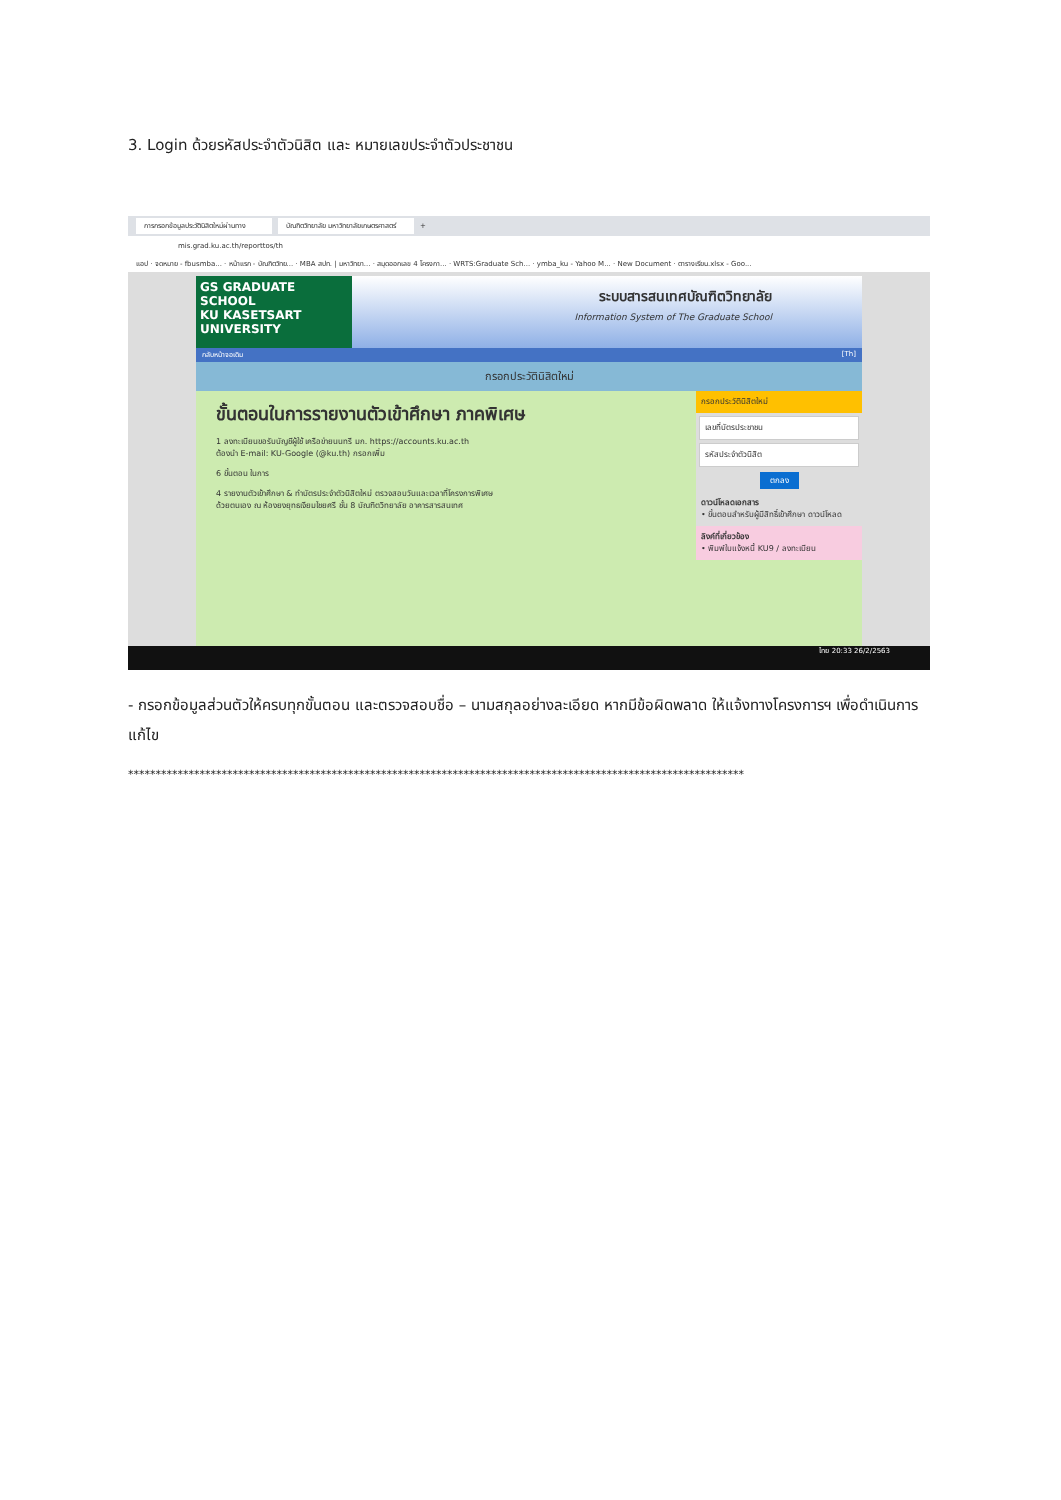3. Login ด้วยรหัสประจำตัวนิสิต และ หมายเลขประจำตัวประชาชน
การกรอกข้อมูลประวัตินิสิตใหม่ผ่านทาง บัณฑิตวิทยาลัย มหาวิทยาลัยเกษตรศาสตร์ +
mis.grad.ku.ac.th/reporttos/th
แอป · จดหมาย - fbusmba... · หน้าแรก - บัณฑิตวิทย... · MBA สปท. | มหาวิทยา... · สมุดออกเลข 4 โครงกา... · WRTS:Graduate Sch... · ymba_ku - Yahoo M... · New Document · ตารางเรียน.xlsx - Goo...
GS GRADUATE SCHOOL
KU KASETSART UNIVERSITY
ระบบสารสนเทศบัณฑิตวิทยาลัย
Information System of The Graduate School
กลับหน้าจอเดิม [Th]
กรอกประวัตินิสิตใหม่
ขั้นตอนในการรายงานตัวเข้าศึกษา ภาคพิเศษ
1 ลงทะเบียนขอรับบัญชีผู้ใช้ เครือข่ายนนทรี มก. https://accounts.ku.ac.th
ต้องนำ E-mail: KU-Google (@ku.th) กรอกเพิ่ม
6 ขั้นตอน ในการ
4 รายงานตัวเข้าศึกษา & ทำบัตรประจำตัวนิสิตใหม่ ตรวจสอบวันและเวลาที่โครงการพิเศษ
ด้วยตนเอง ณ ห้องยงยุทธเจียมไชยศรี ชั้น 8 บัณฑิตวิทยาลัย อาคารสารสนเทศ
กรอกประวัตินิสิตใหม่
เลขที่บัตรประชาชน
รหัสประจำตัวนิสิต
ตกลง
ดาวน์โหลดเอกสาร
• ขั้นตอนสำหรับผู้มีสิทธิ์เข้าศึกษา ดาวน์โหลด
ลิงค์ที่เกี่ยวข้อง
• พิมพ์ใบแจ้งหนี้ KU9 / ลงทะเบียน
ไทย 20:33 26/2/2563
- กรอกข้อมูลส่วนตัวให้ครบทุกขั้นตอน และตรวจสอบชื่อ – นามสกุลอย่างละเอียด หากมีข้อผิดพลาด ให้แจ้งทางโครงการฯ เพื่อดำเนินการแก้ไข
****************************************************************************************************************